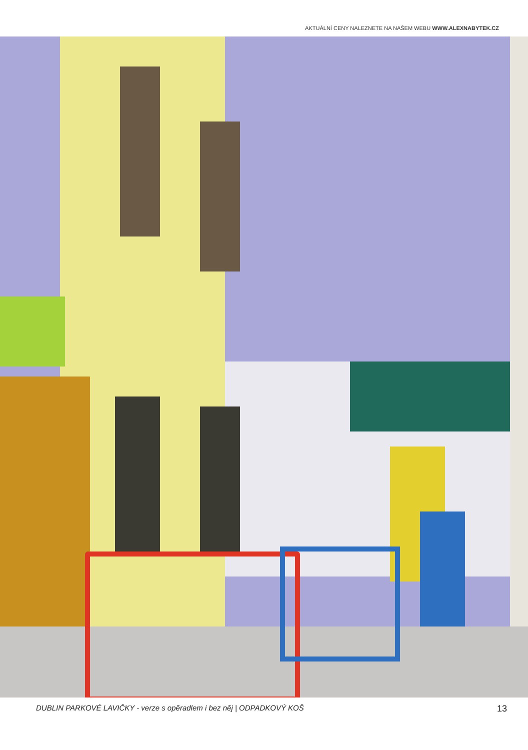AKTUÁLNÍ CENY NALEZNETE NA NAŠEM WEBU WWW.ALEXNABYTEK.CZ
DUBLIN PARKOVÉ LAVIČKY - verze s opěradlem i bez něj | ODPADKOVÝ KOŠ 13